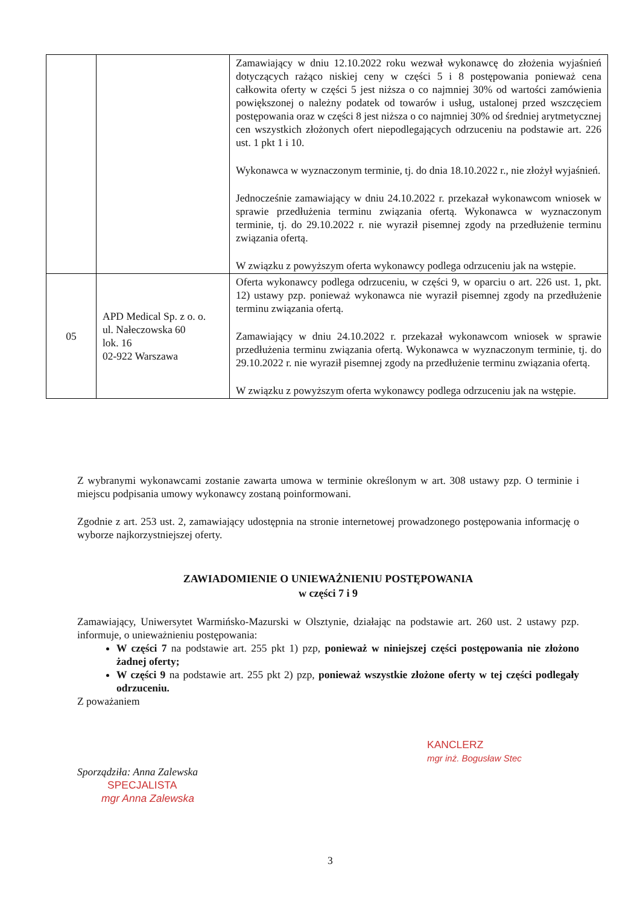| | | Zamawiający w dniu 12.10.2022 roku wezwał wykonawcę do złożenia wyjaśnień dotyczących rażąco niskiej ceny w części 5 i 8 postępowania ponieważ cena całkowita oferty w części 5 jest niższa o co najmniej 30% od wartości zamówienia powiększonej o należny podatek od towarów i usług, ustalonej przed wszczęciem postępowania oraz w części 8 jest niższa o co najmniej 30% od średniej arytmetycznej cen wszystkich złożonych ofert niepodlegających odrzuceniu na podstawie art. 226 ust. 1 pkt 1 i 10. Wykonawca w wyznaczonym terminie, tj. do dnia 18.10.2022 r., nie złożył wyjaśnień. Jednocześnie zamawiający w dniu 24.10.2022 r. przekazał wykonawcom wniosek w sprawie przedłużenia terminu związania ofertą. Wykonawca w wyznaczonym terminie, tj. do 29.10.2022 r. nie wyraził pisemnej zgody na przedłużenie terminu związania ofertą. W związku z powyższym oferta wykonawcy podlega odrzuceniu jak na wstępie. |
| 05 | APD Medical Sp. z o. o. ul. Nałeczowska 60 lok. 16 02-922 Warszawa | Oferta wykonawcy podlega odrzuceniu, w części 9, w oparciu o art. 226 ust. 1, pkt. 12) ustawy pzp. ponieważ wykonawca nie wyraził pisemnej zgody na przedłużenie terminu związania ofertą. Zamawiający w dniu 24.10.2022 r. przekazał wykonawcom wniosek w sprawie przedłużenia terminu związania ofertą. Wykonawca w wyznaczonym terminie, tj. do 29.10.2022 r. nie wyraził pisemnej zgody na przedłużenie terminu związania ofertą. W związku z powyższym oferta wykonawcy podlega odrzuceniu jak na wstępie. |
Z wybranymi wykonawcami zostanie zawarta umowa w terminie określonym w art. 308 ustawy pzp. O terminie i miejscu podpisania umowy wykonawcy zostaną poinformowani.
Zgodnie z art. 253 ust. 2, zamawiający udostępnia na stronie internetowej prowadzonego postępowania informację o wyborze najkorzystniejszej oferty.
ZAWIADOMIENIE O UNIEWAŻNIENIU POSTĘPOWANIA
w części 7 i 9
Zamawiający, Uniwersytet Warmińsko-Mazurski w Olsztynie, działając na podstawie art. 260 ust. 2 ustawy pzp. informuje, o unieważnieniu postępowania:
W części 7 na podstawie art. 255 pkt 1) pzp, ponieważ w niniejszej części postępowania nie złożono żadnej oferty;
W części 9 na podstawie art. 255 pkt 2) pzp, ponieważ wszystkie złożone oferty w tej części podlegały odrzuceniu.
Z poważaniem
KANCLERZ
mgr inż. Bogusław Stec
Sporządziła: Anna Zalewska
SPECJALISTA
mgr Anna Zalewska
3